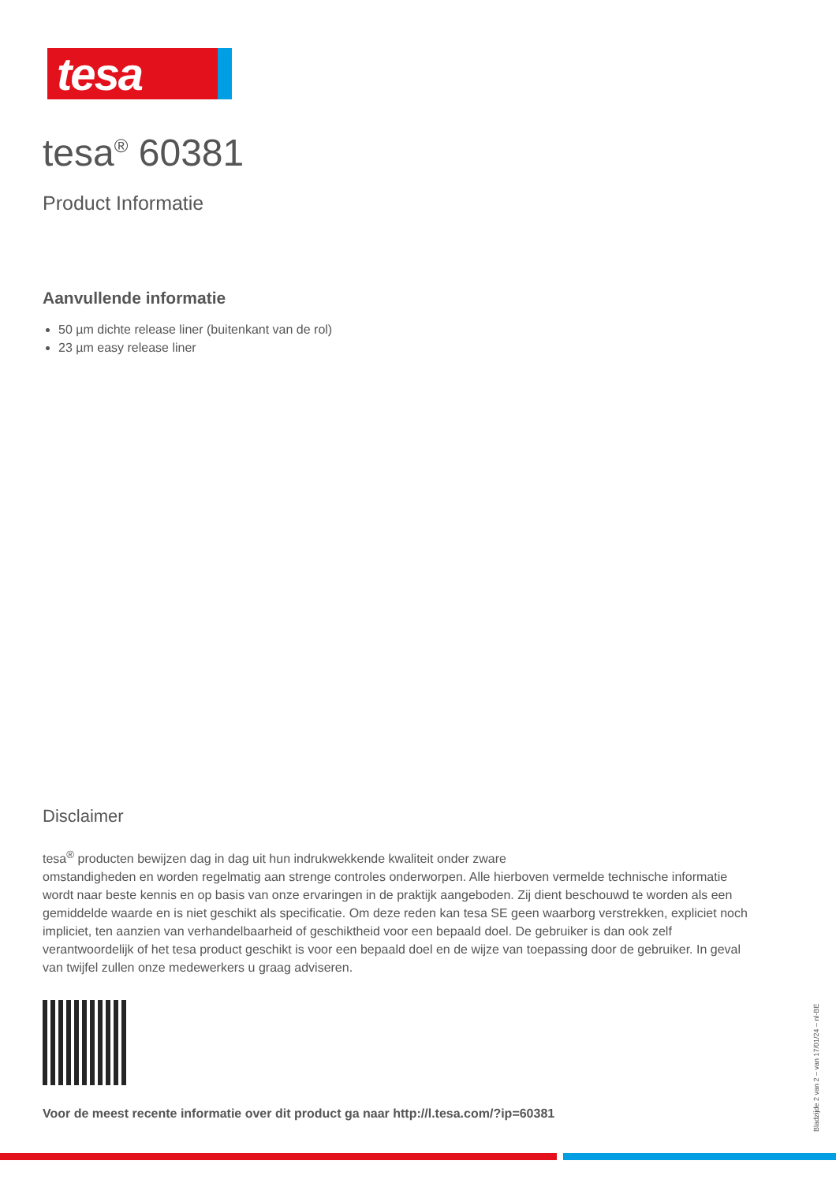tesa
tesa<sup>®</sup> 60381
Product Informatie
Aanvullende informatie
50 µm dichte release liner (buitenkant van de rol)
23 µm easy release liner
Disclaimer
tesa<sup>®</sup> producten bewijzen dag in dag uit hun indrukwekkende kwaliteit onder zware
omstandigheden en worden regelmatig aan strenge controles onderworpen. Alle hierboven vermelde technische informatie wordt naar beste kennis en op basis van onze ervaringen in de praktijk aangeboden. Zij dient beschouwd te worden als een gemiddelde waarde en is niet geschikt als specificatie. Om deze reden kan tesa SE geen waarborg verstrekken, expliciet noch impliciet, ten aanzien van verhandelbaarheid of geschiktheid voor een bepaald doel. De gebruiker is dan ook zelf verantwoordelijk of het tesa product geschikt is voor een bepaald doel en de wijze van toepassing door de gebruiker. In geval van twijfel zullen onze medewerkers u graag adviseren.
Voor de meest recente informatie over dit product ga naar http://l.tesa.com/?ip=60381
Bladzijde 2 van 2 – van 17/01/24 – nl-BE